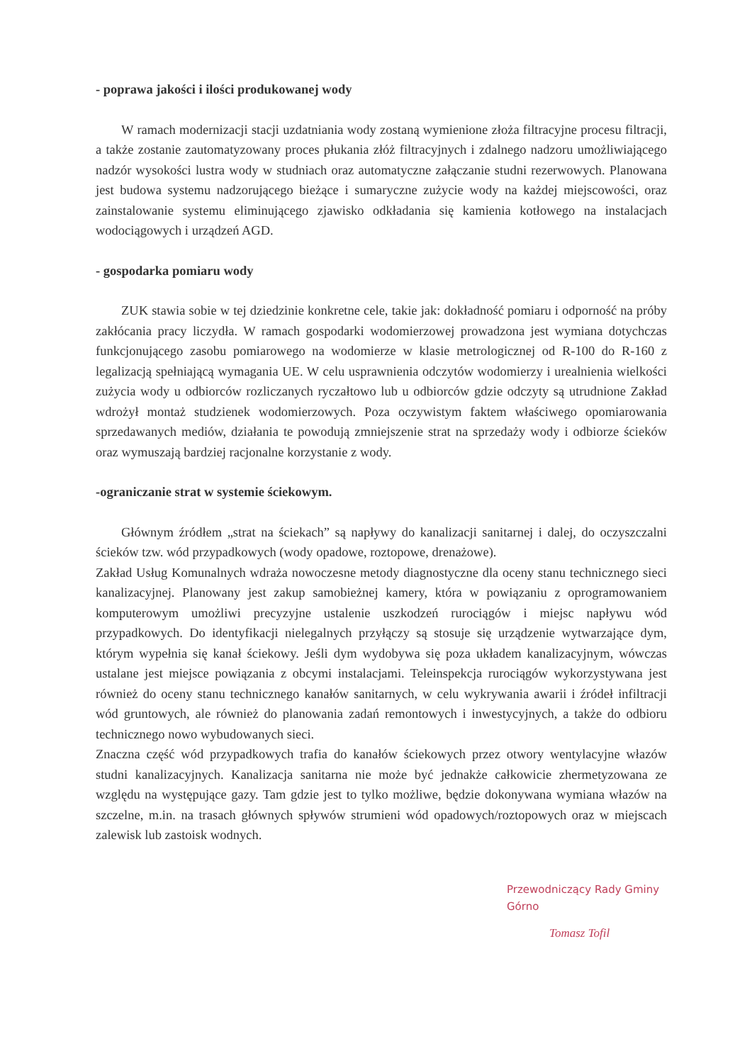- poprawa jakości i ilości produkowanej wody
W ramach modernizacji stacji uzdatniania wody zostaną wymienione złoża filtracyjne procesu filtracji, a także zostanie zautomatyzowany proces płukania złóż filtracyjnych i zdalnego nadzoru umożliwiającego nadzór wysokości lustra wody w studniach oraz automatyczne załączanie studni rezerwowych. Planowana jest budowa systemu nadzorującego bieżące i sumaryczne zużycie wody na każdej miejscowości, oraz zainstalowanie systemu eliminującego zjawisko odkładania się kamienia kotłowego na instalacjach wodociągowych i urządzeń AGD.
- gospodarka pomiaru wody
ZUK stawia sobie w tej dziedzinie konkretne cele, takie jak: dokładność pomiaru i odporność na próby zakłócania pracy liczydła. W ramach gospodarki wodomierzowej prowadzona jest wymiana dotychczas funkcjonującego zasobu pomiarowego na wodomierze w klasie metrologicznej od R-100 do R-160 z legalizacją spełniającą wymagania UE. W celu usprawnienia odczytów wodomierzy i urealnienia wielkości zużycia wody u odbiorców rozliczanych ryczałtowo lub u odbiorców gdzie odczyty są utrudnione Zakład wdrożył montaż studzienek wodomierzowych. Poza oczywistym faktem właściwego opomiarowania sprzedawanych mediów, działania te powodują zmniejszenie strat na sprzedaży wody i odbiorze ścieków oraz wymuszają bardziej racjonalne korzystanie z wody.
-ograniczanie strat w systemie ściekowym.
Głównym źródłem „strat na ściekach” są napływy do kanalizacji sanitarnej i dalej, do oczyszczalni ścieków tzw. wód przypadkowych (wody opadowe, roztopowe, drenażowe).
Zakład Usług Komunalnych wdraża nowoczesne metody diagnostyczne dla oceny stanu technicznego sieci kanalizacyjnej. Planowany jest zakup samobieżnej kamery, która w powiązaniu z oprogramowaniem komputerowym umożliwi precyzyjne ustalenie uszkodzeń rurociągów i miejsc napływu wód przypadkowych. Do identyfikacji nielegalnych przyłączy są stosuje się urządzenie wytwarzające dym, którym wypełnia się kanał ściekowy. Jeśli dym wydobywa się poza układem kanalizacyjnym, wówczas ustalane jest miejsce powiązania z obcymi instalacjami. Teleinspekcja rurociągów wykorzystywana jest również do oceny stanu technicznego kanałów sanitarnych, w celu wykrywania awarii i źródeł infiltracji wód gruntowych, ale również do planowania zadań remontowych i inwestycyjnych, a także do odbioru technicznego nowo wybudowanych sieci.
Znaczna część wód przypadkowych trafia do kanałów ściekowych przez otwory wentylacyjne włazów studni kanalizacyjnych. Kanalizacja sanitarna nie może być jednakże całkowicie zhermetyzowana ze względu na występujące gazy. Tam gdzie jest to tylko możliwe, będzie dokonywana wymiana włazów na szczelne, m.in. na trasach głównych spływów strumieni wód opadowych/roztopowych oraz w miejscach zalewisk lub zastoisk wodnych.
Przewodniczący Rady Gminy Górno
Tomasz Tofil